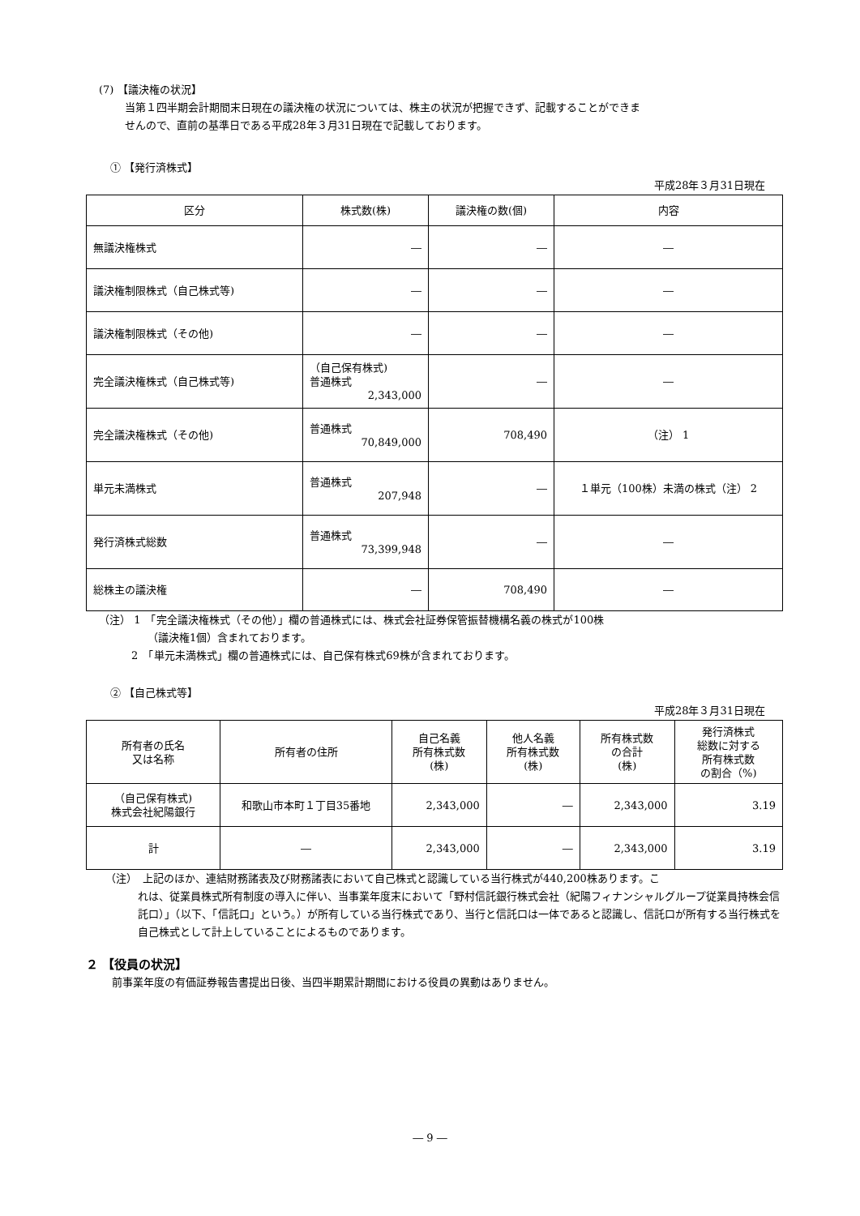(7) 【議決権の状況】
当第１四半期会計期間末日現在の議決権の状況については、株主の状況が把握できず、記載することができま
せんので、直前の基準日である平成28年３月31日現在で記載しております。
① 【発行済株式】
平成28年３月31日現在
| 区分 | 株式数(株) | 議決権の数(個) | 内容 |
| --- | --- | --- | --- |
| 無議決権株式 | ― | ― | ― |
| 議決権制限株式（自己株式等) | ― | ― | ― |
| 議決権制限株式（その他) | ― | ― | ― |
| 完全議決権株式（自己株式等) | （自己保有株式) 普通株式 2,343,000 | ― | ― |
| 完全議決権株式（その他) | 普通株式 70,849,000 | 708,490 | （注） 1 |
| 単元未満株式 | 普通株式 207,948 | ― | １単元（100株）未満の株式（注） 2 |
| 発行済株式総数 | 普通株式 73,399,948 | ― | ― |
| 総株主の議決権 | ― | 708,490 | ― |
（注） 1　「完全議決権株式（その他）」欄の普通株式には、株式会社証券保管振替機構名義の株式が100株
（議決権1個）含まれております。
2　「単元未満株式」欄の普通株式には、自己保有株式69株が含まれております。
② 【自己株式等】
平成28年３月31日現在
| 所有者の氏名 又は名称 | 所有者の住所 | 自己名義 所有株式数 (株) | 他人名義 所有株式数 (株) | 所有株式数 の合計 (株) | 発行済株式 総数に対する 所有株式数 の割合（%) |
| --- | --- | --- | --- | --- | --- |
| （自己保有株式) 株式会社紀陽銀行 | 和歌山市本町１丁目35番地 | 2,343,000 | ― | 2,343,000 | 3.19 |
| 計 | ― | 2,343,000 | ― | 2,343,000 | 3.19 |
（注）　上記のほか、連結財務諸表及び財務諸表において自己株式と認識している当行株式が440,200株あります。こ
れは、従業員株式所有制度の導入に伴い、当事業年度末において「野村信託銀行株式会社（紀陽フィナンシャルグループ従業員持株会信託口）」（以下、「信託口」という。）が所有している当行株式であり、当行と信託口は一体であると認識し、信託口が所有する当行株式を自己株式として計上していることによるものであります。
２ 【役員の状況】
前事業年度の有価証券報告書提出日後、当四半期累計期間における役員の異動はありません。
― 9 ―